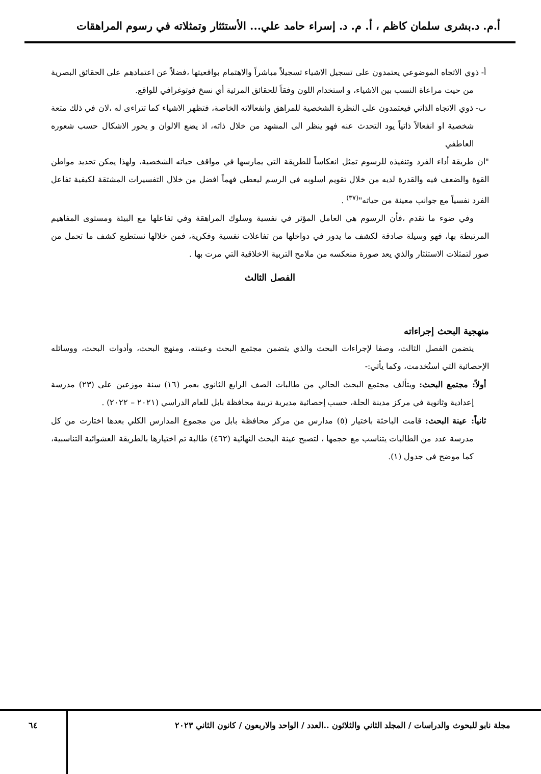أ.م. د.بشرى سلمان كاظم ، أ. م. د. إسراء حامد علي... الأستئثار وتمثلاته في رسوم المراهقات
أ- ذوي الاتجاه الموضوعي يعتمدون على تسجيل الاشياء تسجيلاً مباشراً والاهتمام بواقعيتها ،فضلاً عن اعتمادهم على الحقائق البصرية من حيث مراعاة النسب بين الاشياء، و استخدام اللون وفقاً للحقائق المرئية أي نسخ فوتوغرافي للواقع.
ب- ذوي الاتجاه الذاتي فيعتمدون على النظرة الشخصية للمراهق وانفعالاته الخاصة، فتظهر الاشياء كما تتراءى له ،لان في ذلك متعة شخصية او انفعالاً ذاتياً يود التحدث عنه فهو ينظر الى المشهد من خلال ذاته، اذ يضع الالوان و يحور الاشكال حسب شعوره العاطفي
"ان طريقة أداء الفرد وتنفيذه للرسوم تمثل انعكاساً للطريقة التي يمارسها في مواقف حياته الشخصية، ولهذا يمكن تحديد مواطن القوة والضعف فيه والقدرة لديه من خلال تقويم اسلوبه في الرسم ليعطي فهماً افضل من خلال التفسيرات المشتقة لكيفية تفاعل الفرد نفسياً مع جوانب معينة من حياته"<sup>(٣٧)</sup> .
وفي ضوء ما تقدم ،فأن الرسوم هي العامل المؤثر في نفسية وسلوك المراهقة وفي تفاعلها مع البيئة ومستوى المفاهيم المرتبطة بها، فهو وسيلة صادقة لكشف ما يدور في دواخلها من تفاعلات نفسية وفكرية، فمن خلالها نستطيع كشف ما تحمل من صور لتمثلات الاستئثار والذي يعد صورة منعكسه من ملامح التربية الاخلاقية التي مرت بها .
الفصل الثالث
منهجية البحث إجراءاته
يتضمن الفصل الثالث، وصفا لإجراءات البحث والذي يتضمن مجتمع البحث وعينته، ومنهج البحث، وأدوات البحث، ووسائله الإحصائية التي استُخدمت، وكما يأتي:-
أولاً: مجتمع البحث: ويتألف مجتمع البحث الحالي من طالبات الصف الرابع الثانوي بعمر (١٦) سنة موزعين على (٢٣) مدرسة إعدادية وثانوية في مركز مدينة الحلة، حسب إحصائية مديرية تربية محافظة بابل للعام الدراسي (٢٠٢١ – ٢٠٢٢) .
ثانياً: عينة البحث: قامت الباحثة باختيار (٥) مدارس من مركز محافظة بابل من مجموع المدارس الكلي بعدها اختارت من كل مدرسة عدد من الطالبات يتناسب مع حجمها ، لتصبح عينة البحث النهائية (٤٦٢) طالبة تم اختيارها بالطريقة العشوائية التناسبية، كما موضح في جدول (١).
مجلة نابو للبحوث والدراسات / المجلد الثاني والثلاثون ..العدد / الواحد والاربعون / كانون الثاني ٢٠٢٣
٦٤